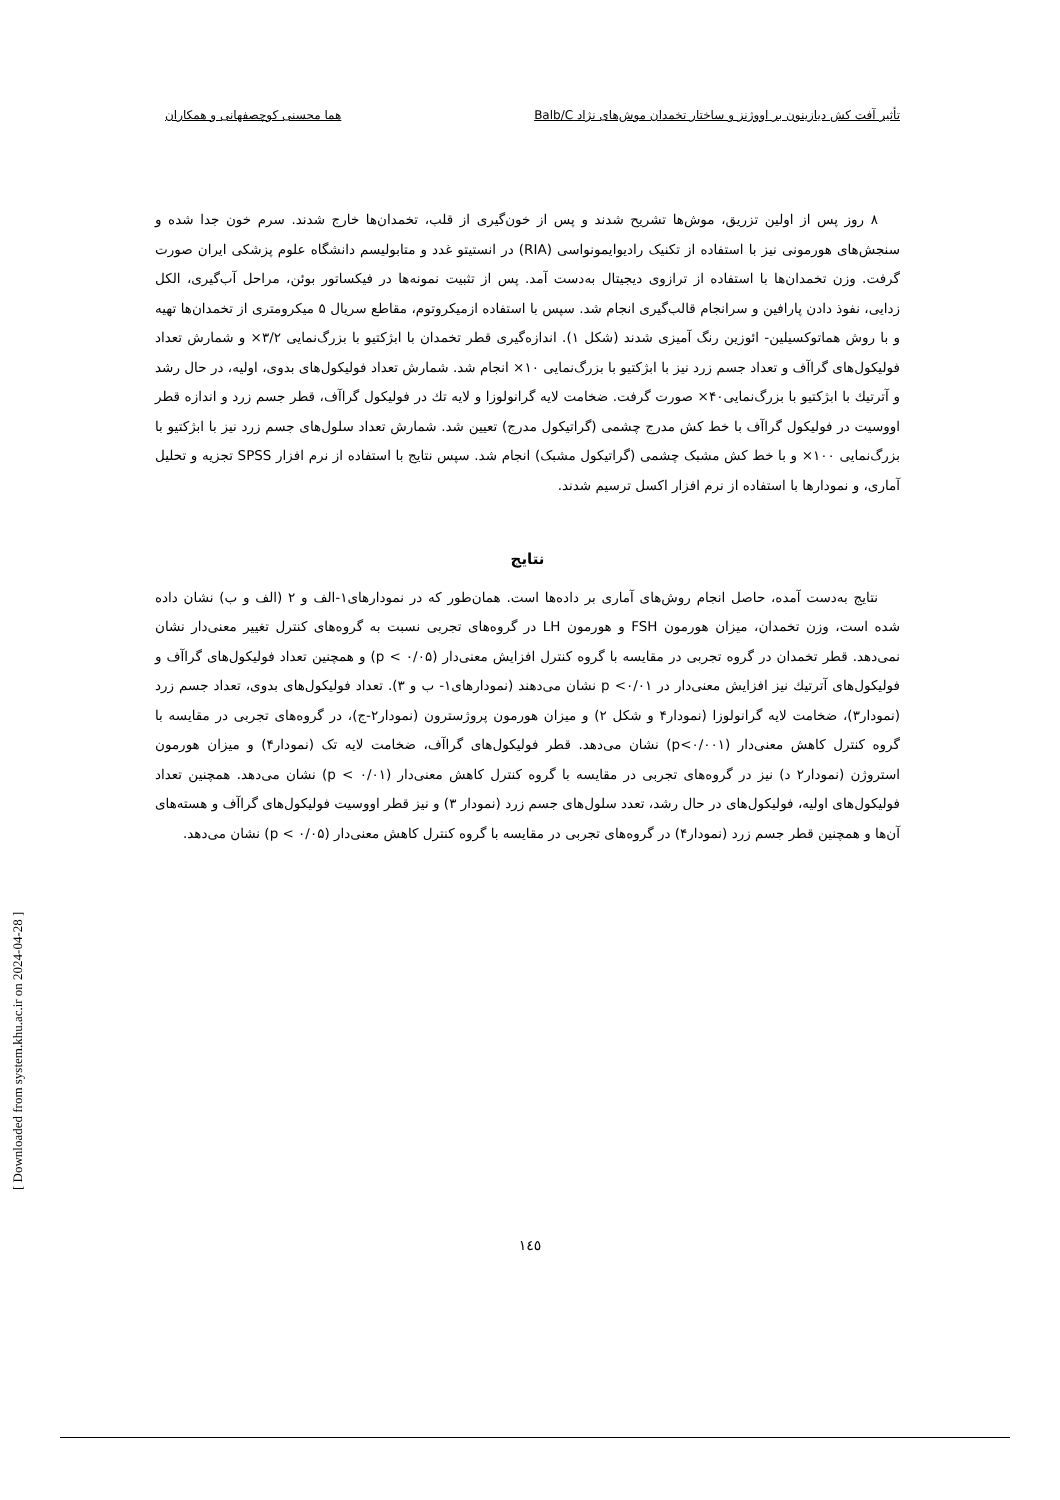تأثیر آفت کش دیازینون بر اووژنز و ساختار تخمدان موش‌های نژاد Balb/C هما محسنی کوچصفهانی و همکاران
۸ روز پس از اولین تزریق، موش‌ها تشریح شدند و پس از خون‌گیری از قلب، تخمدان‌ها خارج شدند. سرم خون جدا شده و سنجش‌های هورمونی نیز با استفاده از تکنیک رادیوایمونواسی (RIA) در انستیتو غدد و متابولیسم دانشگاه علوم پزشکی ایران صورت گرفت. وزن تخمدان‌ها با استفاده از ترازوی دیجیتال به‌دست آمد. پس از تثبیت نمونه‌ها در فیکساتور بوئن، مراحل آب‌گیری، الکل زدایی، نفوذ دادن پارافین و سرانجام قالب‌گیری انجام شد. سپس با استفاده ازمیکروتوم، مقاطع سریال ۵ میکرومتری از تخمدان‌ها تهیه و با روش هماتوکسیلین- ائوزین رنگ آمیزی شدند (شکل ۱). اندازه‌گیری قطر تخمدان با ابژکتیو با بزرگ‌نمایی ۳/۲× و شمارش تعداد فولیکول‌های گراآف و تعداد جسم زرد نیز با ابژکتیو با بزرگ‌نمایی ۱۰× انجام شد. شمارش تعداد فولیکول‌های بدوی، اولیه، در حال رشد و آترتیك با ابژکتیو با بزرگ‌نمایی۴۰× صورت گرفت. ضخامت لایه گرانولوزا و لایه تك در فولیکول گراآف، قطر جسم زرد و اندازه قطر اووسیت در فولیکول گراآف با خط کش مدرج چشمی (گراتیکول مدرج) تعیین شد. شمارش تعداد سلول‌های جسم زرد نیز با ابژکتیو با بزرگ‌نمایی ۱۰۰× و با خط کش مشبک چشمی (گراتیکول مشبک) انجام شد. سپس نتایج با استفاده از نرم افزار SPSS تجزیه و تحلیل آماری، و نمودارها با استفاده از نرم افزار اکسل ترسیم شدند.
نتایج
نتایج به‌دست آمده، حاصل انجام روش‌های آماری بر داده‌ها است. همان‌طور که در نمودارهای۱-الف و ۲ (الف و ب) نشان داده شده است، وزن تخمدان، میزان هورمون FSH و هورمون LH در گروه‌های تجربی نسبت به گروه‌های کنترل تغییر معنی‌دار نشان نمی‌دهد. قطر تخمدان در گروه تجربی در مقایسه با گروه کنترل افزایش معنی‌دار (p < ۰/۰۵) و همچنین تعداد فولیکول‌های گراآف و فولیکول‌های آترتیك نیز افزایش معنی‌دار در p <۰/۰۱ نشان می‌دهند (نمودارهای۱- ب و ۳). تعداد فولیکول‌های بدوی، تعداد جسم زرد (نمودار۳)، ضخامت لایه گرانولوزا (نمودار۴ و شکل ۲) و میزان هورمون پروژسترون (نمودار۲-ج)، در گروه‌های تجربی در مقایسه با گروه کنترل کاهش معنی‌دار (p<۰/۰۰۱) نشان می‌دهد. قطر فولیکول‌های گراآف، ضخامت لایه تک (نمودار۴) و میزان هورمون استروژن (نمودار۲ د) نیز در گروه‌های تجربی در مقایسه با گروه کنترل کاهش معنی‌دار (p < ۰/۰۱) نشان می‌دهد. همچنین تعداد فولیکول‌های اولیه، فولیکول‌های در حال رشد، تعدد سلول‌های جسم زرد (نمودار ۳) و نیز قطر اووسیت فولیکول‌های گراآف و هسته‌های آن‌ها و همچنین قطر جسم زرد (نمودار۴) در گروه‌های تجربی در مقایسه با گروه کنترل کاهش معنی‌دار (p < ۰/۰۵) نشان می‌دهد.
[ Downloaded from system.khu.ac.ir on 2024-04-28 ]
۱٤٥